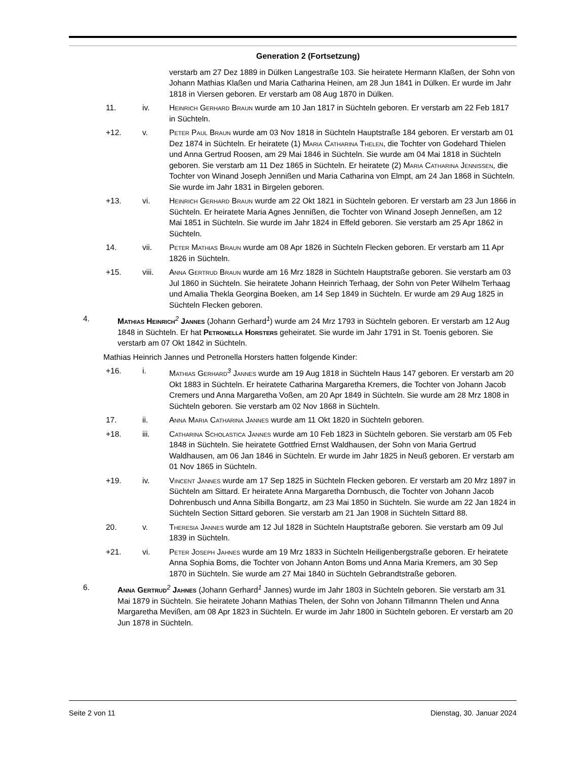Generation 2 (Fortsetzung)
verstarb am 27 Dez 1889 in Dülken Langestraße 103. Sie heiratete Hermann Klaßen, der Sohn von Johann Mathias Klaßen und Maria Catharina Heinen, am 28 Jun 1841 in Dülken. Er wurde im Jahr 1818 in Viersen geboren. Er verstarb am 08 Aug 1870 in Dülken.
11. iv. Heinrich Gerhard Braun wurde am 10 Jan 1817 in Süchteln geboren. Er verstarb am 22 Feb 1817 in Süchteln.
+12. v. Peter Paul Braun wurde am 03 Nov 1818 in Süchteln Hauptstraße 184 geboren. Er verstarb am 01 Dez 1874 in Süchteln. Er heiratete (1) Maria Catharina Thelen, die Tochter von Godehard Thielen und Anna Gertrud Roosen, am 29 Mai 1846 in Süchteln. Sie wurde am 04 Mai 1818 in Süchteln geboren. Sie verstarb am 11 Dez 1865 in Süchteln. Er heiratete (2) Maria Catharina Jennißen, die Tochter von Winand Joseph Jennißen und Maria Catharina von Elmpt, am 24 Jan 1868 in Süchteln. Sie wurde im Jahr 1831 in Birgelen geboren.
+13. vi. Heinrich Gerhard Braun wurde am 22 Okt 1821 in Süchteln geboren. Er verstarb am 23 Jun 1866 in Süchteln. Er heiratete Maria Agnes Jennißen, die Tochter von Winand Joseph Jenneßen, am 12 Mai 1851 in Süchteln. Sie wurde im Jahr 1824 in Effeld geboren. Sie verstarb am 25 Apr 1862 in Süchteln.
14. vii. Peter Mathias Braun wurde am 08 Apr 1826 in Süchteln Flecken geboren. Er verstarb am 11 Apr 1826 in Süchteln.
+15. viii. Anna Gertrud Braun wurde am 16 Mrz 1828 in Süchteln Hauptstraße geboren. Sie verstarb am 03 Jul 1860 in Süchteln. Sie heiratete Johann Heinrich Terhaag, der Sohn von Peter Wilhelm Terhaag und Amalia Thekla Georgina Boeken, am 14 Sep 1849 in Süchteln. Er wurde am 29 Aug 1825 in Süchteln Flecken geboren.
4. Mathias Heinrich<sup>2</sup> Jannes (Johann Gerhard<sup>1</sup>) wurde am 24 Mrz 1793 in Süchteln geboren. Er verstarb am 12 Aug 1848 in Süchteln. Er hat Petronella Horsters geheiratet. Sie wurde im Jahr 1791 in St. Toenis geboren. Sie verstarb am 07 Okt 1842 in Süchteln.
Mathias Heinrich Jannes und Petronella Horsters hatten folgende Kinder:
+16. i. Mathias Gerhard<sup>3</sup> Jannes wurde am 19 Aug 1818 in Süchteln Haus 147 geboren. Er verstarb am 20 Okt 1883 in Süchteln. Er heiratete Catharina Margaretha Kremers, die Tochter von Johann Jacob Cremers und Anna Margaretha Voßen, am 20 Apr 1849 in Süchteln. Sie wurde am 28 Mrz 1808 in Süchteln geboren. Sie verstarb am 02 Nov 1868 in Süchteln.
17. ii. Anna Maria Catharina Jannes wurde am 11 Okt 1820 in Süchteln geboren.
+18. iii. Catharina Scholastica Jannes wurde am 10 Feb 1823 in Süchteln geboren. Sie verstarb am 05 Feb 1848 in Süchteln. Sie heiratete Gottfried Ernst Waldhausen, der Sohn von Maria Gertrud Waldhausen, am 06 Jan 1846 in Süchteln. Er wurde im Jahr 1825 in Neuß geboren. Er verstarb am 01 Nov 1865 in Süchteln.
+19. iv. Vincent Jannes wurde am 17 Sep 1825 in Süchteln Flecken geboren. Er verstarb am 20 Mrz 1897 in Süchteln am Sittard. Er heiratete Anna Margaretha Dornbusch, die Tochter von Johann Jacob Dohrenbusch und Anna Sibilla Bongartz, am 23 Mai 1850 in Süchteln. Sie wurde am 22 Jan 1824 in Süchteln Section Sittard geboren. Sie verstarb am 21 Jan 1908 in Süchteln Sittard 88.
20. v. Theresia Jannes wurde am 12 Jul 1828 in Süchteln Hauptstraße geboren. Sie verstarb am 09 Jul 1839 in Süchteln.
+21. vi. Peter Joseph Jahnes wurde am 19 Mrz 1833 in Süchteln Heiligenbergstraße geboren. Er heiratete Anna Sophia Boms, die Tochter von Johann Anton Boms und Anna Maria Kremers, am 30 Sep 1870 in Süchteln. Sie wurde am 27 Mai 1840 in Süchteln Gebrandtstraße geboren.
6. Anna Gertrud<sup>2</sup> Jahnes (Johann Gerhard<sup>1</sup> Jannes) wurde im Jahr 1803 in Süchteln geboren. Sie verstarb am 31 Mai 1879 in Süchteln. Sie heiratete Johann Mathias Thelen, der Sohn von Johann Tillmannn Thelen und Anna Margaretha Mevißen, am 08 Apr 1823 in Süchteln. Er wurde im Jahr 1800 in Süchteln geboren. Er verstarb am 20 Jun 1878 in Süchteln.
Seite 2 von 11 Dienstag, 30. Januar 2024